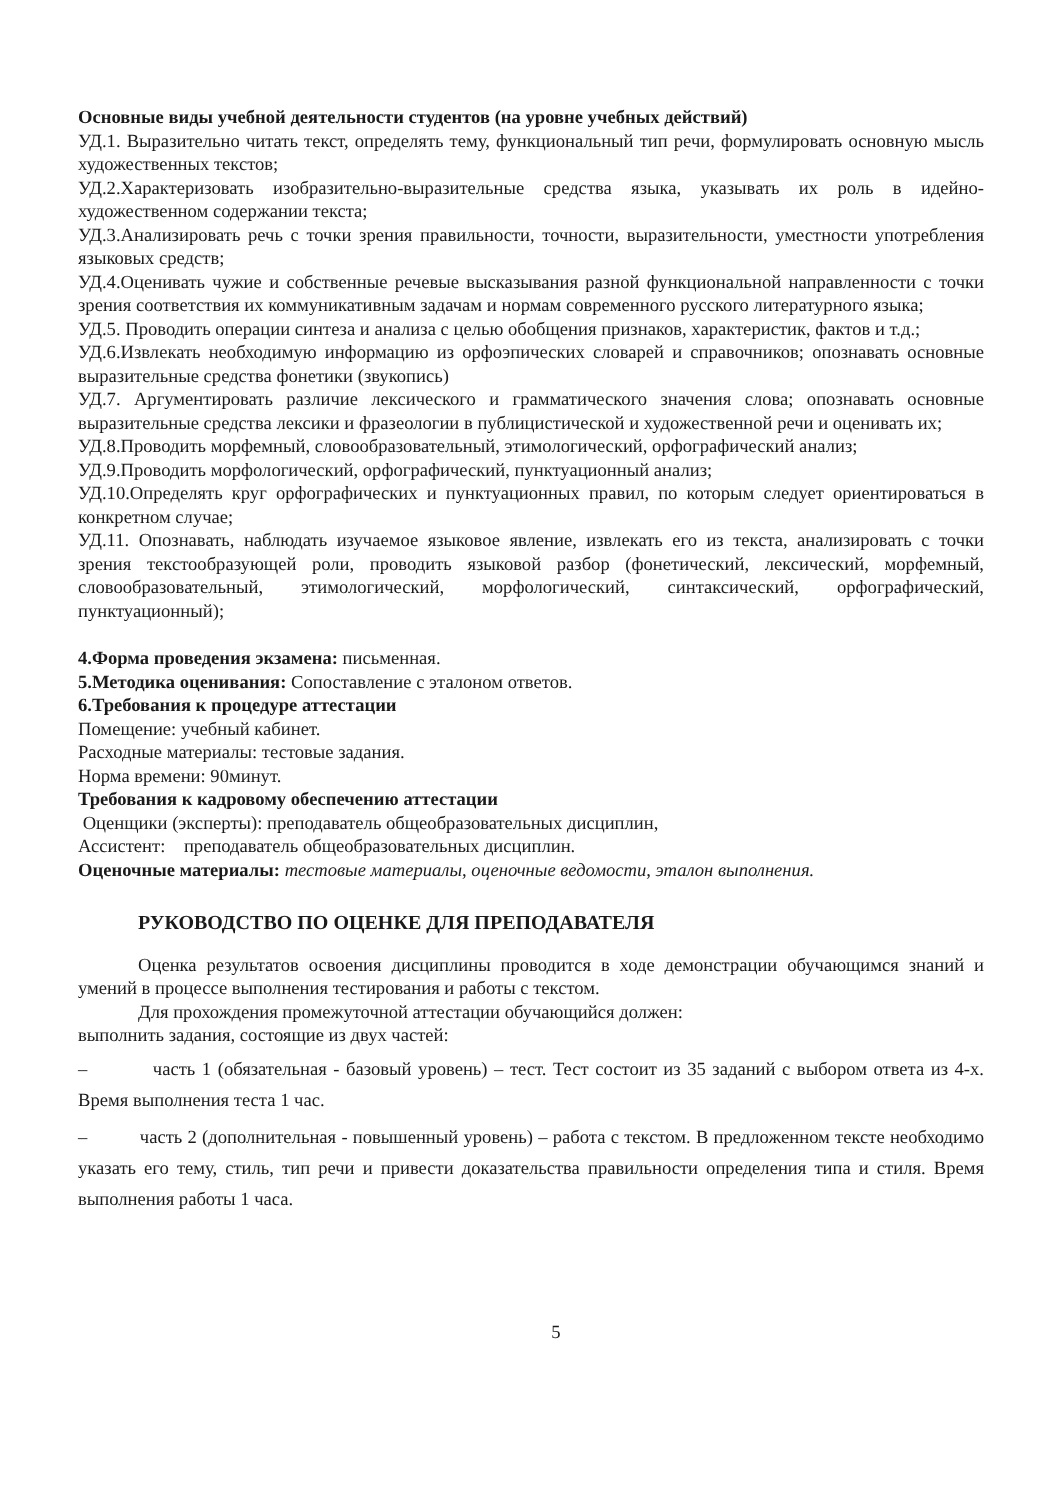Основные виды учебной деятельности студентов (на уровне учебных действий)
УД.1. Выразительно читать текст, определять тему, функциональный тип речи, формулировать основную мысль художественных текстов;
УД.2.Характеризовать изобразительно-выразительные средства языка, указывать их роль в идейно-художественном содержании текста;
УД.3.Анализировать речь с точки зрения правильности, точности, выразительности, уместности употребления языковых средств;
УД.4.Оценивать чужие и собственные речевые высказывания разной функциональной направленности с точки зрения соответствия их коммуникативным задачам и нормам современного русского литературного языка;
УД.5. Проводить операции синтеза и анализа с целью обобщения признаков, характеристик, фактов и т.д.;
УД.6.Извлекать необходимую информацию из орфоэпических словарей и справочников; опознавать основные выразительные средства фонетики (звукопись)
УД.7. Аргументировать различие лексического и грамматического значения слова; опознавать основные выразительные средства лексики и фразеологии в публицистической и художественной речи и оценивать их;
УД.8.Проводить морфемный, словообразовательный, этимологический, орфографический анализ;
УД.9.Проводить морфологический, орфографический, пунктуационный анализ;
УД.10.Определять круг орфографических и пунктуационных правил, по которым следует ориентироваться в конкретном случае;
УД.11. Опознавать, наблюдать изучаемое языковое явление, извлекать его из текста, анализировать с точки зрения текстообразующей роли, проводить языковой разбор (фонетический, лексический, морфемный, словообразовательный, этимологический, морфологический, синтаксический, орфографический, пунктуационный);
4.Форма проведения экзамена: письменная.
5.Методика оценивания: Сопоставление с эталоном ответов.
6.Требования к процедуре аттестации
Помещение: учебный кабинет.
Расходные материалы: тестовые задания.
Норма времени: 90минут.
Требования к кадровому обеспечению аттестации
Оценщики (эксперты): преподаватель общеобразовательных дисциплин,
Ассистент: преподаватель общеобразовательных дисциплин.
Оценочные материалы: тестовые материалы, оценочные ведомости, эталон выполнения.
РУКОВОДСТВО ПО ОЦЕНКЕ ДЛЯ ПРЕПОДАВАТЕЛЯ
Оценка результатов освоения дисциплины проводится в ходе демонстрации обучающимся знаний и умений в процессе выполнения тестирования и работы с текстом.
Для прохождения промежуточной аттестации обучающийся должен:
выполнить задания, состоящие из двух частей:
– часть 1 (обязательная - базовый уровень) – тест. Тест состоит из 35 заданий с выбором ответа из 4-х. Время выполнения теста 1 час.
– часть 2 (дополнительная - повышенный уровень) – работа с текстом. В предложенном тексте необходимо указать его тему, стиль, тип речи и привести доказательства правильности определения типа и стиля. Время выполнения работы 1 часа.
5